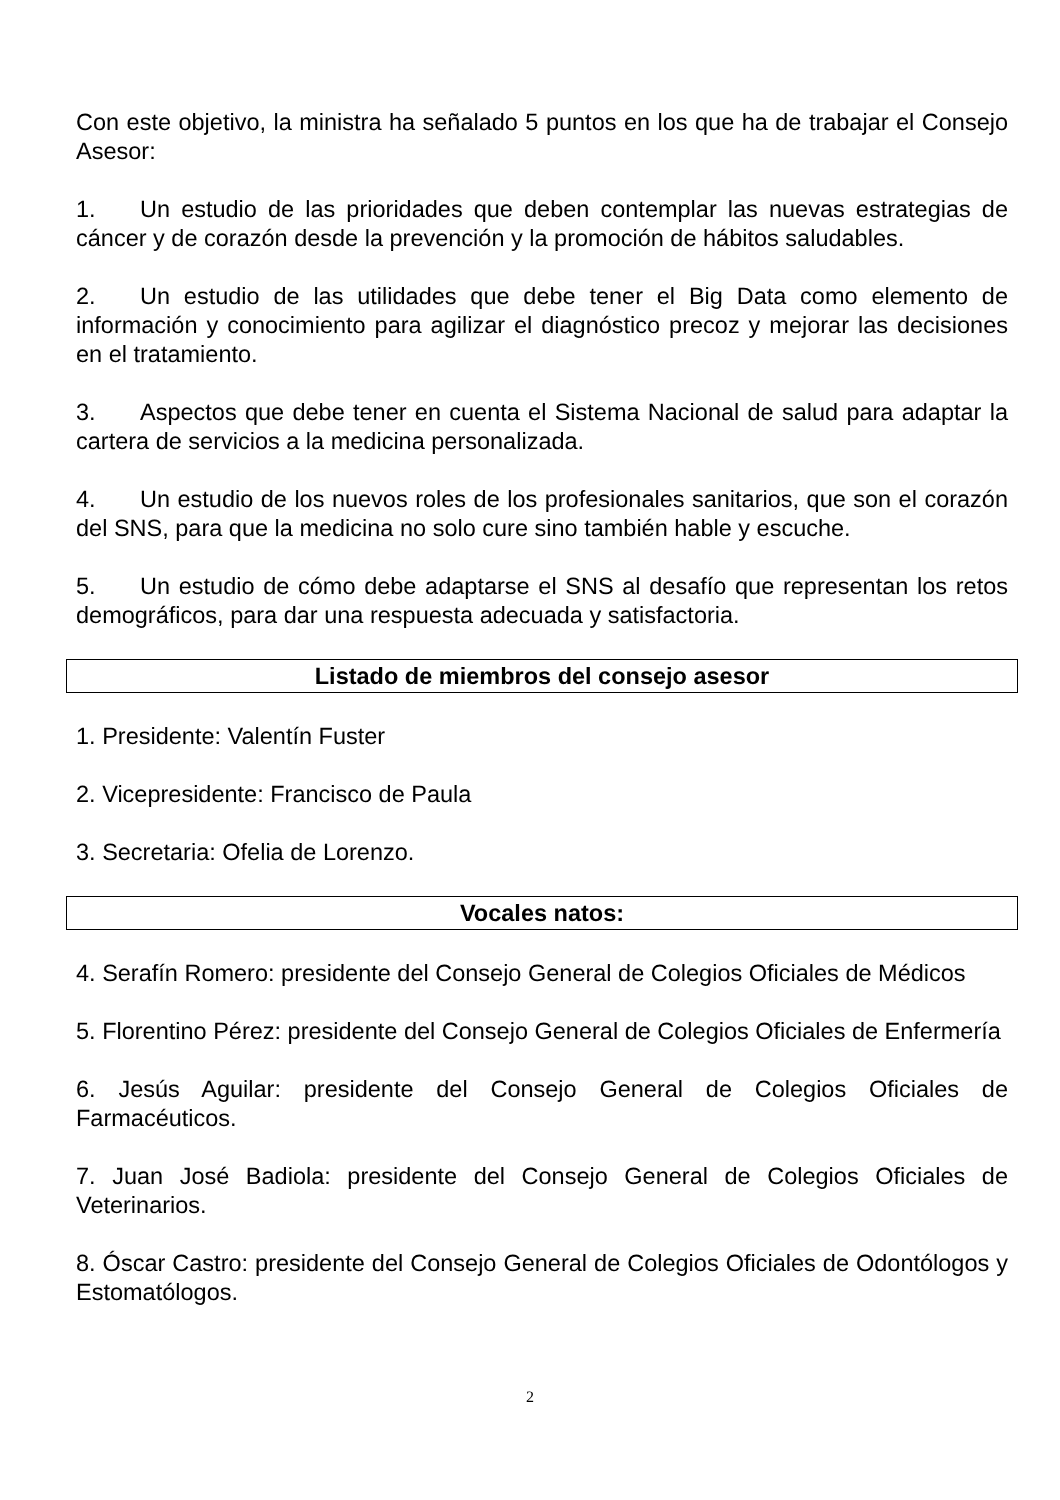Con este objetivo, la ministra ha señalado 5 puntos en los que ha de trabajar el Consejo Asesor:
1. Un estudio de las prioridades que deben contemplar las nuevas estrategias de cáncer y de corazón desde la prevención y la promoción de hábitos saludables.
2. Un estudio de las utilidades que debe tener el Big Data como elemento de información y conocimiento para agilizar el diagnóstico precoz y mejorar las decisiones en el tratamiento.
3. Aspectos que debe tener en cuenta el Sistema Nacional de salud para adaptar la cartera de servicios a la medicina personalizada.
4. Un estudio de los nuevos roles de los profesionales sanitarios, que son el corazón del SNS, para que la medicina no solo cure sino también hable y escuche.
5. Un estudio de cómo debe adaptarse el SNS al desafío que representan los retos demográficos, para dar una respuesta adecuada y satisfactoria.
Listado de miembros del consejo asesor
1. Presidente: Valentín Fuster
2. Vicepresidente: Francisco de Paula
3. Secretaria: Ofelia de Lorenzo.
Vocales natos:
4. Serafín Romero: presidente del Consejo General de Colegios Oficiales de Médicos
5. Florentino Pérez: presidente del Consejo General de Colegios Oficiales de Enfermería
6. Jesús Aguilar: presidente del Consejo General de Colegios Oficiales de Farmacéuticos.
7. Juan José Badiola: presidente del Consejo General de Colegios Oficiales de Veterinarios.
8. Óscar Castro: presidente del Consejo General de Colegios Oficiales de Odontólogos y Estomatólogos.
2